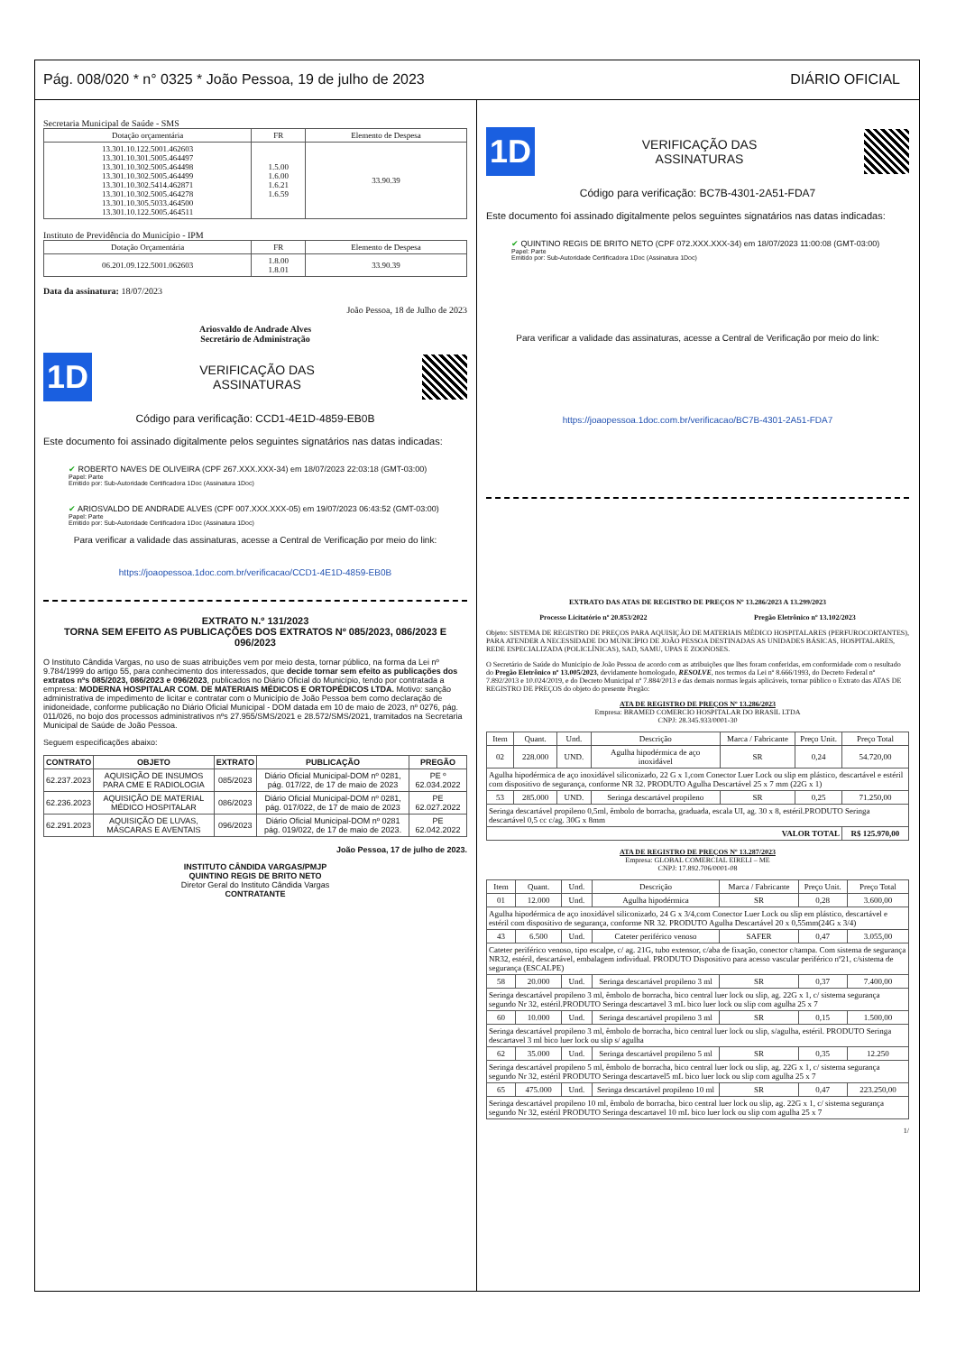Pág. 008/020 * n° 0325 * João Pessoa, 19 de julho de 2023 DIÁRIO OFICIAL
Secretaria Municipal de Saúde - SMS
| Dotação orçamentária | FR | Elemento de Despesa |
| 13.301.10.122.5001.462603 13.301.10.301.5005.464497 13.301.10.302.5005.464498 13.301.10.302.5005.464499 13.301.10.302.5414.462871 13.301.10.302.5005.464278 13.301.10.305.5033.464500 13.301.10.122.5005.464511 | 1.5.00 1.6.00 1.6.21 1.6.59 | 33.90.39 |
Instituto de Previdência do Município - IPM
| Dotação Orçamentária | FR | Elemento de Despesa |
| 06.201.09.122.5001.062603 | 1.8.00 1.8.01 | 33.90.39 |
Data da assinatura: 18/07/2023
João Pessoa, 18 de Julho de 2023
Ariosvaldo de Andrade Alves
Secretário de Administração
1D
VERIFICAÇÃO DAS
ASSINATURAS
Código para verificação: CCD1-4E1D-4859-EB0B
Este documento foi assinado digitalmente pelos seguintes signatários nas datas indicadas:
✔ ROBERTO NAVES DE OLIVEIRA (CPF 267.XXX.XXX-34) em 18/07/2023 22:03:18 (GMT-03:00)
Papel: Parte
Emitido por: Sub-Autoridade Certificadora 1Doc (Assinatura 1Doc)
✔ ARIOSVALDO DE ANDRADE ALVES (CPF 007.XXX.XXX-05) em 19/07/2023 06:43:52 (GMT-03:00)
Papel: Parte
Emitido por: Sub-Autoridade Certificadora 1Doc (Assinatura 1Doc)
Para verificar a validade das assinaturas, acesse a Central de Verificação por meio do link:
https://joaopessoa.1doc.com.br/verificacao/CCD1-4E1D-4859-EB0B
EXTRATO N.º 131/2023
TORNA SEM EFEITO AS PUBLICAÇÕES DOS EXTRATOS Nº 085/2023, 086/2023 E 096/2023
O Instituto Cândida Vargas, no uso de suas atribuições vem por meio desta, tornar público, na forma da Lei nº 9.784/1999 do artigo 55, para conhecimento dos interessados, que decide tornar sem efeito as publicações dos extratos nºs 085/2023, 086/2023 e 096/2023, publicados no Diário Oficial do Município, tendo por contratada a empresa: MODERNA HOSPITALAR COM. DE MATERIAIS MÉDICOS E ORTOPÉDICOS LTDA. Motivo: sanção administrativa de impedimento de licitar e contratar com o Município de João Pessoa bem como declaração de inidoneidade, conforme publicação no Diário Oficial Municipal - DOM datada em 10 de maio de 2023, nº 0276, pág. 011/026, no bojo dos processos administrativos nºs 27.955/SMS/2021 e 28.572/SMS/2021, tramitados na Secretaria Municipal de Saúde de João Pessoa.
Seguem especificações abaixo:
| CONTRATO | OBJETO | EXTRATO | PUBLICAÇÃO | PREGÃO |
| --- | --- | --- | --- | --- |
| 62.237.2023 | AQUISIÇÃO DE INSUMOS PARA CME E RADIOLOGIA | 085/2023 | Diário Oficial Municipal-DOM nº 0281, pág. 017/22, de 17 de maio de 2023 | PE º 62.034.2022 |
| 62.236.2023 | AQUISIÇÃO DE MATERIAL MÉDICO HOSPITALAR | 086/2023 | Diário Oficial Municipal-DOM nº 0281, pág. 017/022, de 17 de maio de 2023 | PE 62.027.2022 |
| 62.291.2023 | AQUISIÇÃO DE LUVAS, MÁSCARAS E AVENTAIS | 096/2023 | Diário Oficial Municipal-DOM nº 0281 pág. 019/022, de 17 de maio de 2023. | PE 62.042.2022 |
João Pessoa, 17 de julho de 2023.
INSTITUTO CÂNDIDA VARGAS/PMJP
QUINTINO REGIS DE BRITO NETO
Diretor Geral do Instituto Cândida Vargas
CONTRATANTE
1D
VERIFICAÇÃO DAS
ASSINATURAS
Código para verificação: BC7B-4301-2A51-FDA7
Este documento foi assinado digitalmente pelos seguintes signatários nas datas indicadas:
✔ QUINTINO REGIS DE BRITO NETO (CPF 072.XXX.XXX-34) em 18/07/2023 11:00:08 (GMT-03:00)
Papel: Parte
Emitido por: Sub-Autoridade Certificadora 1Doc (Assinatura 1Doc)
Para verificar a validade das assinaturas, acesse a Central de Verificação por meio do link:
https://joaopessoa.1doc.com.br/verificacao/BC7B-4301-2A51-FDA7
EXTRATO DAS ATAS DE REGISTRO DE PREÇOS Nº 13.286/2023 A 13.299/2023
Processo Licitatório nº 20.853/2022 Pregão Eletrônico nº 13.102/2023
Objeto: SISTEMA DE REGISTRO DE PREÇOS PARA AQUISIÇÃO DE MATERIAIS MÉDICO HOSPITALARES (PERFUROCORTANTES), PARA ATENDER A NECESSIDADE DO MUNICÍPIO DE JOÃO PESSOA DESTINADAS AS UNIDADES BÁSICAS, HOSPITALARES, REDE ESPECIALIZADA (POLICLÍNICAS), SAD, SAMU, UPAS E ZOONOSES.
O Secretário de Saúde do Município de João Pessoa de acordo com as atribuições que lhes foram conferidas, em conformidade com o resultado do Pregão Eletrônico nº 13.005/2023, devidamente homologado, RESOLVE, nos termos da Lei nº 8.666/1993, do Decreto Federal nº 7.892/2013 e 10.024/2019, e do Decreto Municipal nº 7.884/2013 e das demais normas legais aplicáveis, tornar público o Extrato das ATAS DE REGISTRO DE PREÇOS do objeto do presente Pregão:
ATA DE REGISTRO DE PREÇOS Nº 13.286/2023
Empresa: BRAMED COMERCIO HOSPITALAR DO BRASIL LTDA
CNPJ: 28.345.933/0001-30
| Item | Quant. | Und. | Descrição | Marca / Fabricante | Preço Unit. | Preço Total |
| 02 | 228.000 | UND. | Agulha hipodérmica de aço inoxidável | SR | 0,24 | 54.720,00 |
| Agulha hipodérmica de aço inoxidável siliconizado, 22 G x 1,com Conector Luer Lock ou slip em plástico, descartável e estéril com dispositivo de segurança, conforme NR 32. PRODUTO Agulha Descartável 25 x 7 mm (22G x 1) | | | | | | |
| 53 | 285.000 | UND. | Seringa descartável propileno | SR | 0,25 | 71.250,00 |
| Seringa descartável propileno 0,5ml, êmbolo de borracha, graduada, escala UI, ag. 30 x 8, estéril.PRODUTO Seringa descartável 0,5 cc c/ag. 30G x 8mm | | | | | | |
| VALOR TOTAL | | | | | | R$ 125.970,00 |
ATA DE REGISTRO DE PREÇOS Nº 13.287/2023
Empresa: GLOBAL COMERCIAL EIRELI – ME
CNPJ: 17.892.706/0001-08
| Item | Quant. | Und. | Descrição | Marca / Fabricante | Preço Unit. | Preço Total |
| 01 | 12.000 | Und. | Agulha hipodérmica | SR | 0,28 | 3.600,00 |
| Agulha hipodérmica de aço inoxidável siliconizado, 24 G x 3/4,com Conector Luer Lock ou slip em plástico, descartável e estéril com dispositivo de segurança, conforme NR 32. PRODUTO Agulha Descartável 20 x 0,55mm(24G x 3/4) | | | | | | |
| 43 | 6.500 | Und. | Cateter periférico venoso | SAFER | 0,47 | 3.055,00 |
| Cateter periférico venoso, tipo escalpe, c/ ag. 21G, tubo extensor, c/aba de fixação, conector c/tampa. Com sistema de segurança NR32, estéril, descartável, embalagem individual. PRODUTO Dispositivo para acesso vascular periférico nº21, c/sistema de segurança (ESCALPE) | | | | | | |
| 58 | 20.000 | Und. | Seringa descartável propileno 3 ml | SR | 0,37 | 7.400,00 |
| Seringa descartável propileno 3 ml, êmbolo de borracha, bico central luer lock ou slip, ag. 22G x 1, c/ sistema segurança segundo Nr 32, estéril.PRODUTO Seringa descartavel 3 mL bico luer lock ou slip com agulha 25 x 7 | | | | | | |
| 60 | 10.000 | Und. | Seringa descartável propileno 3 ml | SR | 0,15 | 1.500,00 |
| Seringa descartável propileno 3 ml, êmbolo de borracha, bico central luer lock ou slip, s/agulha, estéril. PRODUTO Seringa descartavel 3 ml bico luer lock ou slip s/ agulha | | | | | | |
| 62 | 35.000 | Und. | Seringa descartável propileno 5 ml | SR | 0,35 | 12.250 |
| Seringa descartável propileno 5 ml, êmbolo de borracha, bico central luer lock ou slip, ag. 22G x 1, c/ sistema segurança segundo Nr 32, estéril PRODUTO Seringa descartavel5 mL bico luer lock ou slip com agulha 25 x 7 | | | | | | |
| 65 | 475.000 | Und. | Seringa descartável propileno 10 ml | SR | 0,47 | 223.250,00 |
| Seringa descartável propileno 10 ml, êmbolo de borracha, bico central luer lock ou slip, ag. 22G x 1, c/ sistema segurança segundo Nr 32, estéril PRODUTO Seringa descartavel 10 mL bico luer lock ou slip com agulha 25 x 7 | | | | | | |
1/